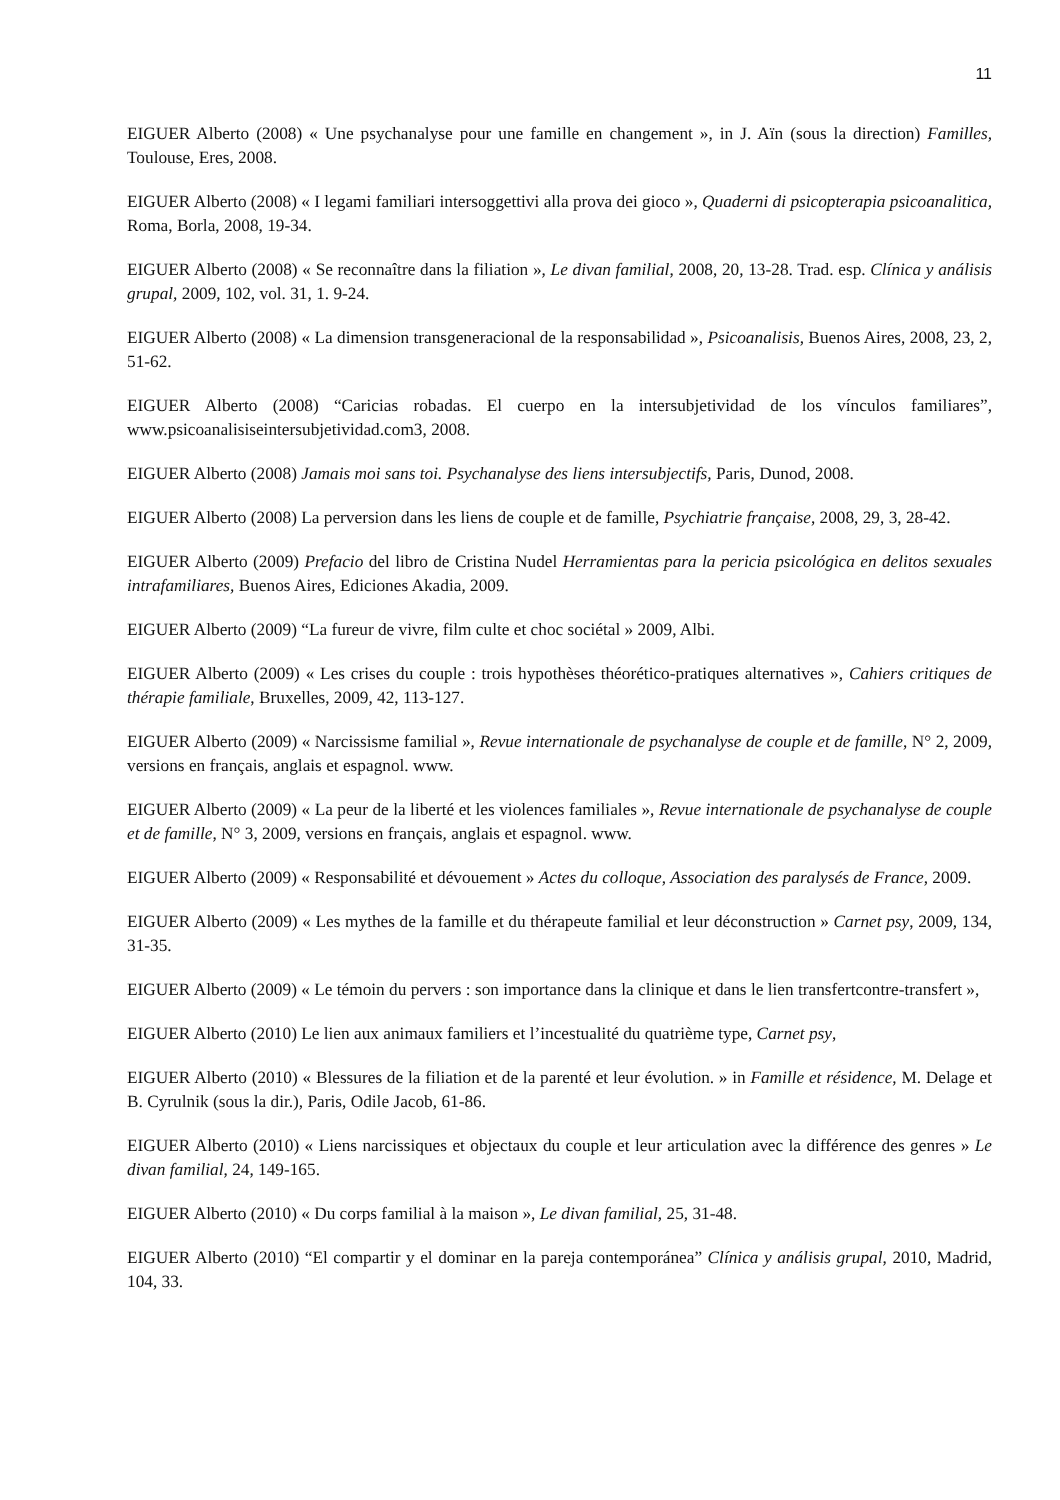11
EIGUER Alberto (2008) « Une psychanalyse pour une famille en changement », in J. Aïn (sous la direction) Familles, Toulouse, Eres, 2008.
EIGUER Alberto (2008) « I legami familiari intersoggettivi alla prova dei gioco », Quaderni di psicopterapia psicoanalitica, Roma, Borla, 2008, 19-34.
EIGUER Alberto (2008) « Se reconnaître dans la filiation », Le divan familial, 2008, 20, 13-28. Trad. esp. Clínica y análisis grupal, 2009, 102, vol. 31, 1. 9-24.
EIGUER Alberto (2008) « La dimension transgeneracional de la responsabilidad », Psicoanalisis, Buenos Aires, 2008, 23, 2, 51-62.
EIGUER Alberto (2008) “Caricias robadas. El cuerpo en la intersubjetividad de los vínculos familiares”, www.psicoanalisiseintersubjetividad.com3, 2008.
EIGUER Alberto (2008) Jamais moi sans toi. Psychanalyse des liens intersubjectifs, Paris, Dunod, 2008.
EIGUER Alberto (2008) La perversion dans les liens de couple et de famille, Psychiatrie française, 2008, 29, 3, 28-42.
EIGUER Alberto (2009) Prefacio del libro de Cristina Nudel Herramientas para la pericia psicológica en delitos sexuales intrafamiliares, Buenos Aires, Ediciones Akadia, 2009.
EIGUER Alberto (2009) “La fureur de vivre, film culte et choc sociétal » 2009, Albi.
EIGUER Alberto (2009) « Les crises du couple : trois hypothèses théorético-pratiques alternatives », Cahiers critiques de thérapie familiale, Bruxelles, 2009, 42, 113-127.
EIGUER Alberto (2009) « Narcissisme familial », Revue internationale de psychanalyse de couple et de famille, N° 2, 2009, versions en français, anglais et espagnol. www.
EIGUER Alberto (2009) « La peur de la liberté et les violences familiales », Revue internationale de psychanalyse de couple et de famille, N° 3, 2009, versions en français, anglais et espagnol. www.
EIGUER Alberto (2009) « Responsabilité et dévouement » Actes du colloque, Association des paralysés de France, 2009.
EIGUER Alberto (2009) « Les mythes de la famille et du thérapeute familial et leur déconstruction » Carnet psy, 2009, 134, 31-35.
EIGUER Alberto (2009) « Le témoin du pervers : son importance dans la clinique et dans le lien transfertcontre-transfert »,
EIGUER Alberto (2010) Le lien aux animaux familiers et l’incestualité du quatrième type, Carnet psy,
EIGUER Alberto (2010) « Blessures de la filiation et de la parenté et leur évolution. » in Famille et résidence, M. Delage et B. Cyrulnik (sous la dir.), Paris, Odile Jacob, 61-86.
EIGUER Alberto (2010) « Liens narcissiques et objectaux du couple et leur articulation avec la différence des genres » Le divan familial, 24, 149-165.
EIGUER Alberto (2010) « Du corps familial à la maison », Le divan familial, 25, 31-48.
EIGUER Alberto (2010) “El compartir y el dominar en la pareja contemporánea” Clínica y análisis grupal, 2010, Madrid, 104, 33.